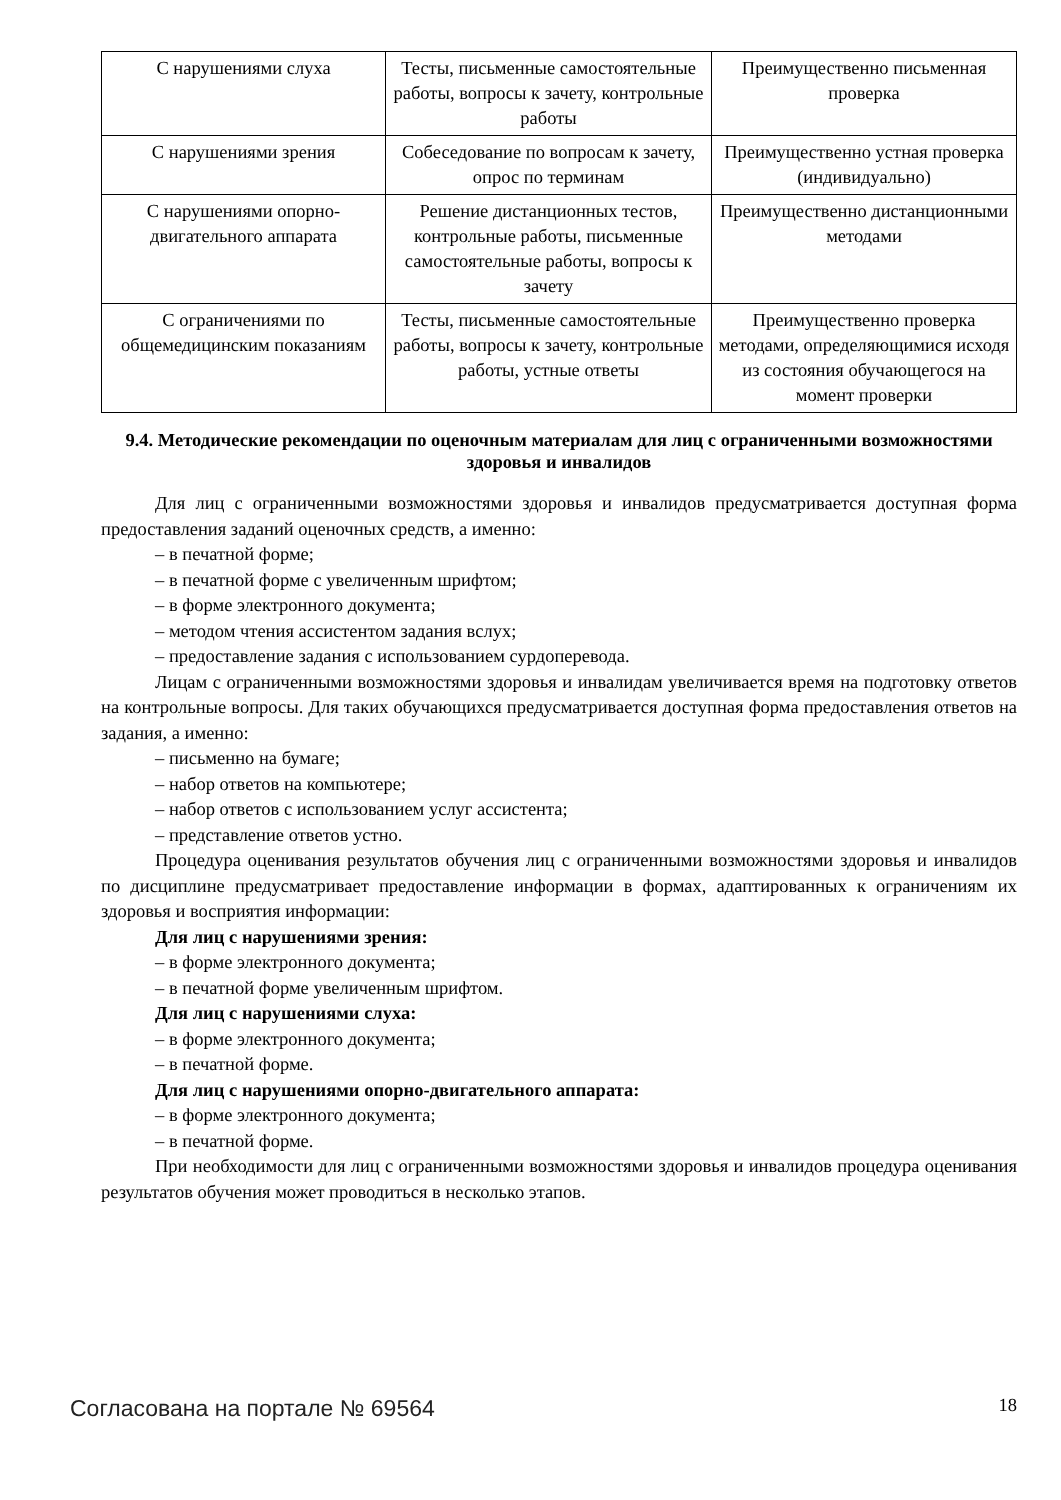| С нарушениями слуха | Тесты, письменные самостоятельные работы, вопросы к зачету, контрольные работы | Преимущественно письменная проверка |
| С нарушениями зрения | Собеседование по вопросам к зачету, опрос по терминам | Преимущественно устная проверка (индивидуально) |
| С нарушениями опорно-двигательного аппарата | Решение дистанционных тестов, контрольные работы, письменные самостоятельные работы, вопросы к зачету | Преимущественно дистанционными методами |
| С ограничениями по общемедицинским показаниям | Тесты, письменные самостоятельные работы, вопросы к зачету, контрольные работы, устные ответы | Преимущественно проверка методами, определяющимися исходя из состояния обучающегося на момент проверки |
9.4. Методические рекомендации по оценочным материалам для лиц с ограниченными возможностями здоровья и инвалидов
Для лиц с ограниченными возможностями здоровья и инвалидов предусматривается доступная форма предоставления заданий оценочных средств, а именно:
– в печатной форме;
– в печатной форме с увеличенным шрифтом;
– в форме электронного документа;
– методом чтения ассистентом задания вслух;
– предоставление задания с использованием сурдоперевода.
Лицам с ограниченными возможностями здоровья и инвалидам увеличивается время на подготовку ответов на контрольные вопросы. Для таких обучающихся предусматривается доступная форма предоставления ответов на задания, а именно:
– письменно на бумаге;
– набор ответов на компьютере;
– набор ответов с использованием услуг ассистента;
– представление ответов устно.
Процедура оценивания результатов обучения лиц с ограниченными возможностями здоровья и инвалидов по дисциплине предусматривает предоставление информации в формах, адаптированных к ограничениям их здоровья и восприятия информации:
Для лиц с нарушениями зрения:
– в форме электронного документа;
– в печатной форме увеличенным шрифтом.
Для лиц с нарушениями слуха:
– в форме электронного документа;
– в печатной форме.
Для лиц с нарушениями опорно-двигательного аппарата:
– в форме электронного документа;
– в печатной форме.
При необходимости для лиц с ограниченными возможностями здоровья и инвалидов процедура оценивания результатов обучения может проводиться в несколько этапов.
Согласована на портале № 69564 18